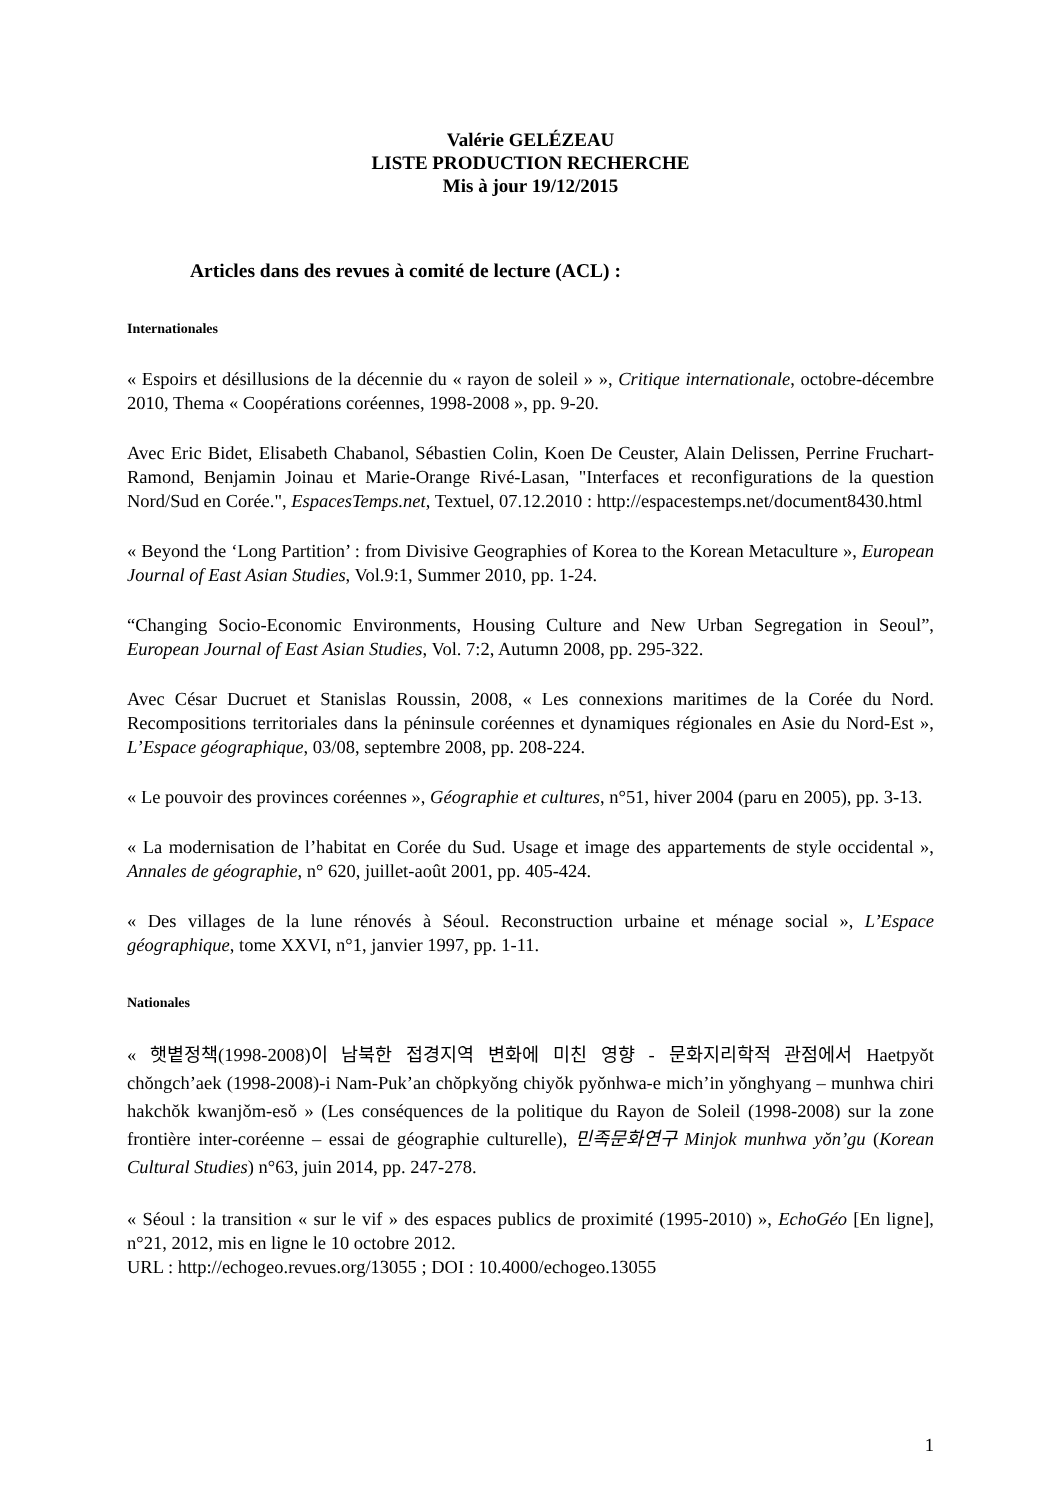Valérie GELÉZEAU
LISTE PRODUCTION RECHERCHE
Mis à jour 19/12/2015
Articles dans des revues à comité de lecture (ACL) :
Internationales
« Espoirs et désillusions de la décennie du « rayon de soleil » », Critique internationale, octobre-décembre 2010, Thema « Coopérations coréennes, 1998-2008 », pp. 9-20.
Avec Eric Bidet, Elisabeth Chabanol, Sébastien Colin, Koen De Ceuster, Alain Delissen, Perrine Fruchart-Ramond, Benjamin Joinau et Marie-Orange Rivé-Lasan, "Interfaces et reconfigurations de la question Nord/Sud en Corée.", EspacesTemps.net, Textuel, 07.12.2010 : http://espacestemps.net/document8430.html
« Beyond the ‘Long Partition’ : from Divisive Geographies of Korea to the Korean Metaculture », European Journal of East Asian Studies, Vol.9:1, Summer 2010, pp. 1-24.
“Changing Socio-Economic Environments, Housing Culture and New Urban Segregation in Seoul”, European Journal of East Asian Studies, Vol. 7:2, Autumn 2008, pp. 295-322.
Avec César Ducruet et Stanislas Roussin, 2008, « Les connexions maritimes de la Corée du Nord. Recompositions territoriales dans la péninsule coréennes et dynamiques régionales en Asie du Nord-Est », L’Espace géographique, 03/08, septembre 2008, pp. 208-224.
« Le pouvoir des provinces coréennes », Géographie et cultures, n°51, hiver 2004 (paru en 2005), pp. 3-13.
« La modernisation de l’habitat en Corée du Sud. Usage et image des appartements de style occidental », Annales de géographie, n° 620, juillet-août 2001, pp. 405-424.
« Des villages de la lune rénovés à Séoul. Reconstruction urbaine et ménage social », L’Espace géographique, tome XXVI, n°1, janvier 1997, pp. 1-11.
Nationales
« 햇볕정책(1998-2008)이 남북한 접경지역 변화에 미친 영향 - 문화지리학적 관점에서 Haetpyŏt chŏngch’aek (1998-2008)-i Nam-Puk’an chŏpkyŏng chiyŏk pyŏnhwa-e mich’in yŏnghyang – munhwa chiri hakchŏk kwanjŏm-esŏ » (Les conséquences de la politique du Rayon de Soleil (1998-2008) sur la zone frontière inter-coréenne – essai de géographie culturelle), 민족문화연구 Minjok munhwa yŏn’gu (Korean Cultural Studies) n°63, juin 2014, pp. 247-278.
« Séoul : la transition « sur le vif » des espaces publics de proximité (1995-2010) », EchoGéo [En ligne], n°21, 2012, mis en ligne le 10 octobre 2012.
URL : http://echogeo.revues.org/13055 ; DOI : 10.4000/echogeo.13055
1